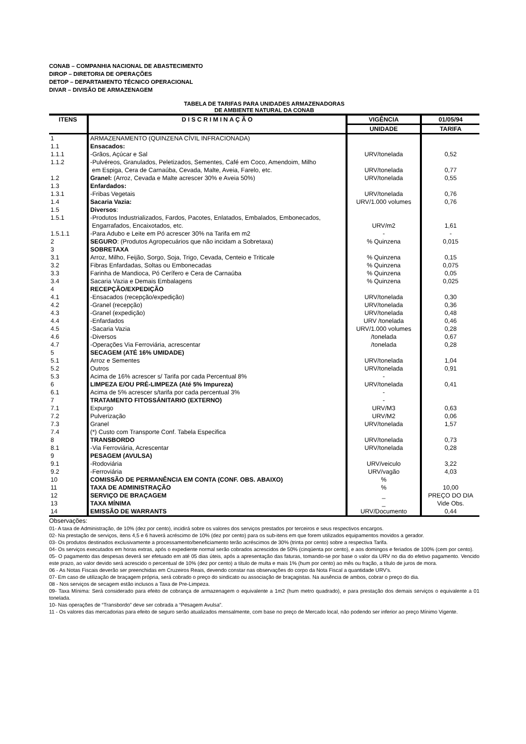CONAB – COMPANHIA NACIONAL DE ABASTECIMENTO
DIROP – DIRETORIA DE OPERAÇÕES
DETOP – DEPARTAMENTO TÉCNICO OPERACIONAL
DIVAR – DIVISÃO DE ARMAZENAGEM
TABELA DE TARIFAS PARA UNIDADES ARMAZENADORAS
DE AMBIENTE NATURAL DA CONAB
| ITENS | D I S C R I M I N A Ç Ã O | VIGÊNCIA | 01/05/94 |
| --- | --- | --- | --- |
| | | UNIDADE | TARIFA |
| 1 | ARMAZENAMENTO (QUINZENA CÍVIL INFRACIONADA) | | |
| 1.1 | Ensacados: | | |
| 1.1.1 | -Grãos, Açúcar e Sal | URV/tonelada | 0,52 |
| 1.1.2 | -Pulvéreos, Granulados, Peletizados, Sementes, Café em Coco, Amendoim, Milho em Espiga, Cera de Carnaúba, Cevada, Malte, Aveia, Farelo, etc. | URV/tonelada | 0,77 |
| 1.2 | Granel: (Arroz, Cevada e Malte acrescer 30% e Aveia 50%) | URV/tonelada | 0,55 |
| 1.3 | Enfardados: | | |
| 1.3.1 | -Fribas Vegetais | URV/tonelada | 0,76 |
| 1.4 | Sacaria Vazia: | URV/1.000 volumes | 0,76 |
| 1.5 | Diversos : | | |
| 1.5.1 | -Produtos Industrializados, Fardos, Pacotes, Enlatados, Embalados, Embonecados, Engarrafados, Encaixotados, etc. | URV/m2 | 1,61 |
| 1.5.1.1 | -Para Adubo e Leite em Pó acrescer 30% na Tarifa em m2 | - | - |
| 2 | SEGURO : (Produtos Agropecuários que não incidam a Sobretaxa) | % Quinzena | 0,015 |
| 3 | SOBRETAXA | | |
| 3.1 | Arroz, Milho, Feijão, Sorgo, Soja, Trigo, Cevada, Centeio e Triticale | % Quinzena | 0,15 |
| 3.2 | Fibras Enfardadas, Soltas ou Embonecadas | % Quinzena | 0,075 |
| 3.3 | Farinha de Mandioca, Pó Cerífero e Cera de Carnaúba | % Quinzena | 0,05 |
| 3.4 | Sacaria Vazia e Demais Embalagens | % Quinzena | 0,025 |
| 4 | RECEPÇÃO/EXPEDIÇÃO | | |
| 4.1 | -Ensacados (recepção/expedição) | URV/tonelada | 0,30 |
| 4.2 | -Granel (recepção) | URV/tonelada | 0,36 |
| 4.3 | -Granel (expedição) | URV/tonelada | 0,48 |
| 4.4 | -Enfardados | URV /tonelada | 0,46 |
| 4.5 | -Sacaria Vazia | URV/1.000 volumes | 0,28 |
| 4.6 | -Diversos | /tonelada | 0,67 |
| 4.7 | -Operações Via Ferroviária, acrescentar | /tonelada | 0,28 |
| 5 | SECAGEM (ATÉ 16% UMIDADE) | | |
| 5.1 | Arroz e Sementes | URV/tonelada | 1,04 |
| 5.2 | Outros | URV/tonelada | 0,91 |
| 5.3 | Acima de 16% acrescer s/ Tarifa por cada Percentual 8% | - | |
| 6 | LIMPEZA E/OU PRÉ-LIMPEZA (Até 5% Impureza) | URV/tonelada | 0,41 |
| 6.1 | Acima de 5% acrescer s/tarifa por cada percentual 3% | - | |
| 7 | TRATAMENTO FITOSSÁNITARIO (EXTERNO) | - | |
| 7.1 | Expurgo | URV/M3 | 0,63 |
| 7.2 | Pulverização | URV/M2 | 0,06 |
| 7.3 | Granel | URV/tonelada | 1,57 |
| 7.4 | (*) Custo com Transporte Conf. Tabela Especifica | | |
| 8 | TRANSBORDO | URV/tonelada | 0,73 |
| 8.1 | -Via Ferroviária, Acrescentar | URV/tonelada | 0,28 |
| 9 | PESAGEM (AVULSA) | | |
| 9.1 | -Rodoviária | URV/veiculo | 3,22 |
| 9.2 | -Ferroviária | URV/vagão | 4,03 |
| 10 | COMISSÃO DE PERMANÊNCIA EM CONTA (CONF. OBS. ABAIXO) | % | |
| 11 | TAXA DE ADMINISTRAÇÃO | % | 10,00 |
| 12 | SERVIÇO DE BRAÇAGEM | _ | PREÇO DO DIA |
| 13 | TAXA MÍNIMA | _ | Vide Obs. |
| 14 | EMISSÃO DE WARRANTS | URV/Documento | 0,44 |
Observações:
01- A taxa de Administração, de 10% (dez por cento), incidirá sobre os valores dos serviços prestados por terceiros e seus respectivos encargos.
02- Na prestação de serviços, itens 4,5 e 6 haverá acréscimo de 10% (dez por cento) para os sub-itens em que forem utilizados equipamentos movidos a gerador.
03- Os produtos destinados exclusivamente a processamento/beneficiamento terão acréscimos de 30% (trinta por cento) sobre a respectiva Tarifa.
04- Os serviços executados em horas extras, após o expediente normal serão cobrados acrescidos de 50% (cinqüenta por cento), e aos domingos e feriados de 100% (cem por cento).
05- O pagamento das despesas deverá ser efetuado em até 05 dias úteis, após a apresentação das faturas, tomando-se por base o valor da URV no dia do efetivo pagamento. Vencido este prazo, ao valor devido será acrescido o percentual de 10% (dez por cento) a título de multa e mais 1% (hum por cento) ao mês ou fração, a título de juros de mora.
06 - As Notas Fiscais deverão ser preenchidas em Cruzeiros Reais, devendo constar nas observações do corpo da Nota Fiscal a quantidade URV's.
07- Em caso de utilização de braçagem própria, será cobrado o preço do sindicato ou associação de braçagistas. Na ausência de ambos, cobrar o preço do dia.
08 - Nos serviços de secagem estão inclusos a Taxa de Pre-Limpeza.
09- Taxa Mínima: Será considerado para efeito de cobrança de armazenagem o equivalente a 1m2 (hum metro quadrado), e para prestação dos demais serviços o equivalente a 01 tonelada.
10- Nas operações de “Transbordo” deve ser cobrada a “Pesagem Avulsa”.
11 - Os valores das mercadorias para efeito de seguro serão atualizados mensalmente, com base no preço de Mercado local, não podendo ser inferior ao preço Mínimo Vigente.